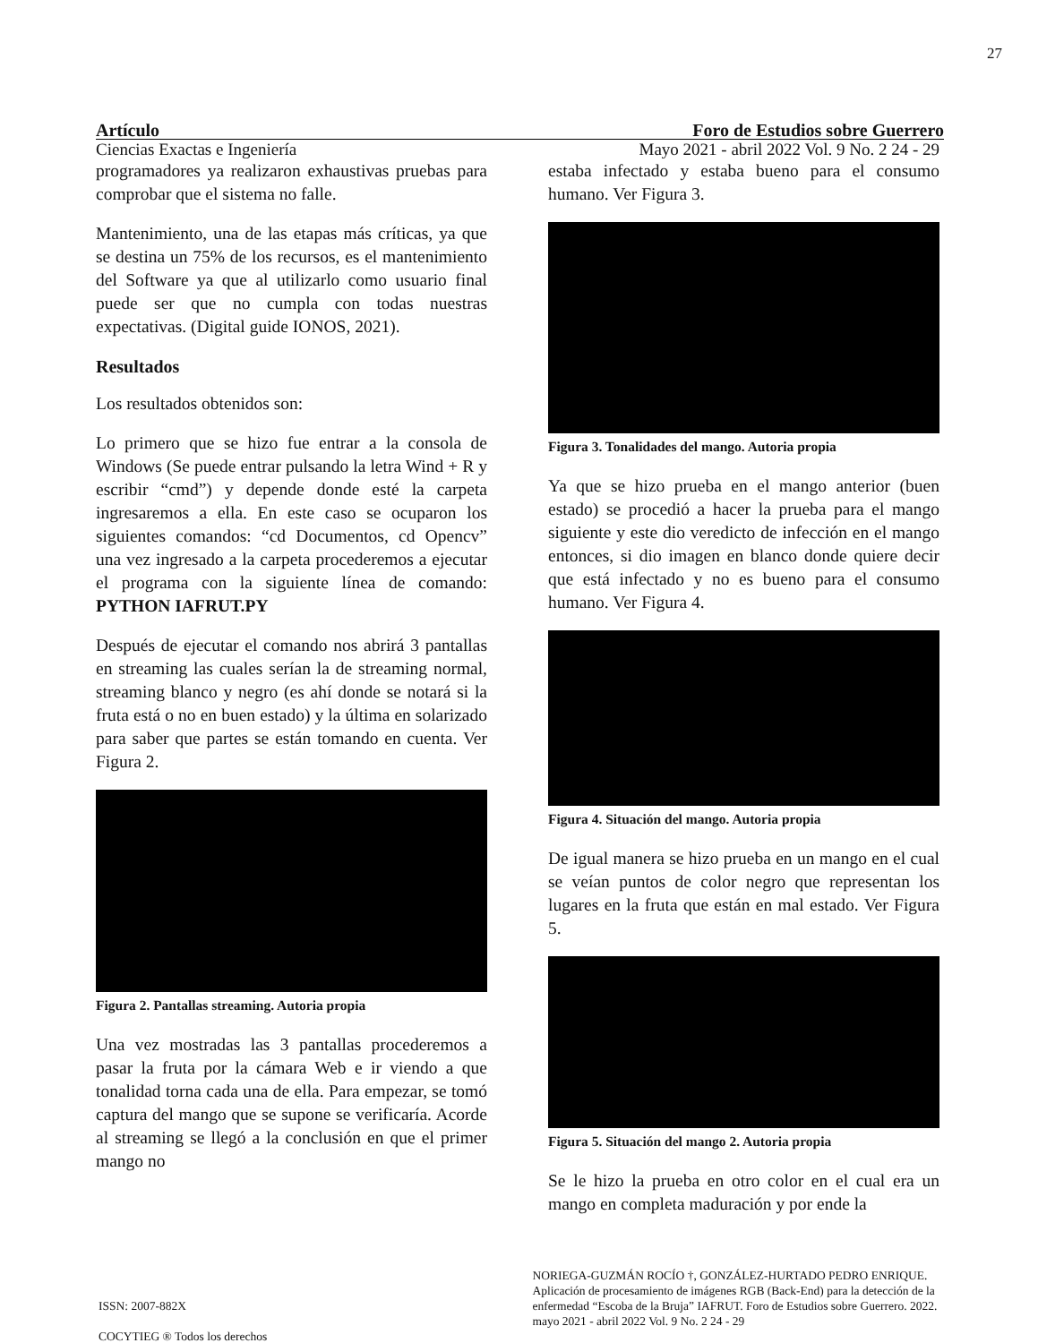27
Artículo Foro de Estudios sobre Guerrero
Ciencias Exactas e Ingeniería Mayo 2021 - abril 2022 Vol. 9 No. 2 24 - 29
programadores ya realizaron exhaustivas pruebas para comprobar que el sistema no falle.
Mantenimiento, una de las etapas más críticas, ya que se destina un 75% de los recursos, es el mantenimiento del Software ya que al utilizarlo como usuario final puede ser que no cumpla con todas nuestras expectativas. (Digital guide IONOS, 2021).
Resultados
Los resultados obtenidos son:
Lo primero que se hizo fue entrar a la consola de Windows (Se puede entrar pulsando la letra Wind + R y escribir “cmd”) y depende donde esté la carpeta ingresaremos a ella. En este caso se ocuparon los siguientes comandos: “cd Documentos, cd Opencv” una vez ingresado a la carpeta procederemos a ejecutar el programa con la siguiente línea de comando: PYTHON IAFRUT.PY
Después de ejecutar el comando nos abrirá 3 pantallas en streaming las cuales serían la de streaming normal, streaming blanco y negro (es ahí donde se notará si la fruta está o no en buen estado) y la última en solarizado para saber que partes se están tomando en cuenta. Ver Figura 2.
Figura 2. Pantallas streaming. Autoria propia
Una vez mostradas las 3 pantallas procederemos a pasar la fruta por la cámara Web e ir viendo a que tonalidad torna cada una de ella. Para empezar, se tomó captura del mango que se supone se verificaría. Acorde al streaming se llegó a la conclusión en que el primer mango no
estaba infectado y estaba bueno para el consumo humano. Ver Figura 3.
Figura 3. Tonalidades del mango. Autoria propia
Ya que se hizo prueba en el mango anterior (buen estado) se procedió a hacer la prueba para el mango siguiente y este dio veredicto de infección en el mango entonces, si dio imagen en blanco donde quiere decir que está infectado y no es bueno para el consumo humano. Ver Figura 4.
Figura 4. Situación del mango. Autoria propia
De igual manera se hizo prueba en un mango en el cual se veían puntos de color negro que representan los lugares en la fruta que están en mal estado. Ver Figura 5.
Figura 5. Situación del mango 2. Autoria propia
Se le hizo la prueba en otro color en el cual era un mango en completa maduración y por ende la
ISSN: 2007-882X
COCYTIEG ® Todos los derechos
NORIEGA-GUZMÁN ROCÍO †, GONZÁLEZ-HURTADO PEDRO ENRIQUE. Aplicación de procesamiento de imágenes RGB (Back-End) para la detección de la enfermedad “Escoba de la Bruja” IAFRUT. Foro de Estudios sobre Guerrero. 2022. mayo 2021 - abril 2022 Vol. 9 No. 2 24 - 29